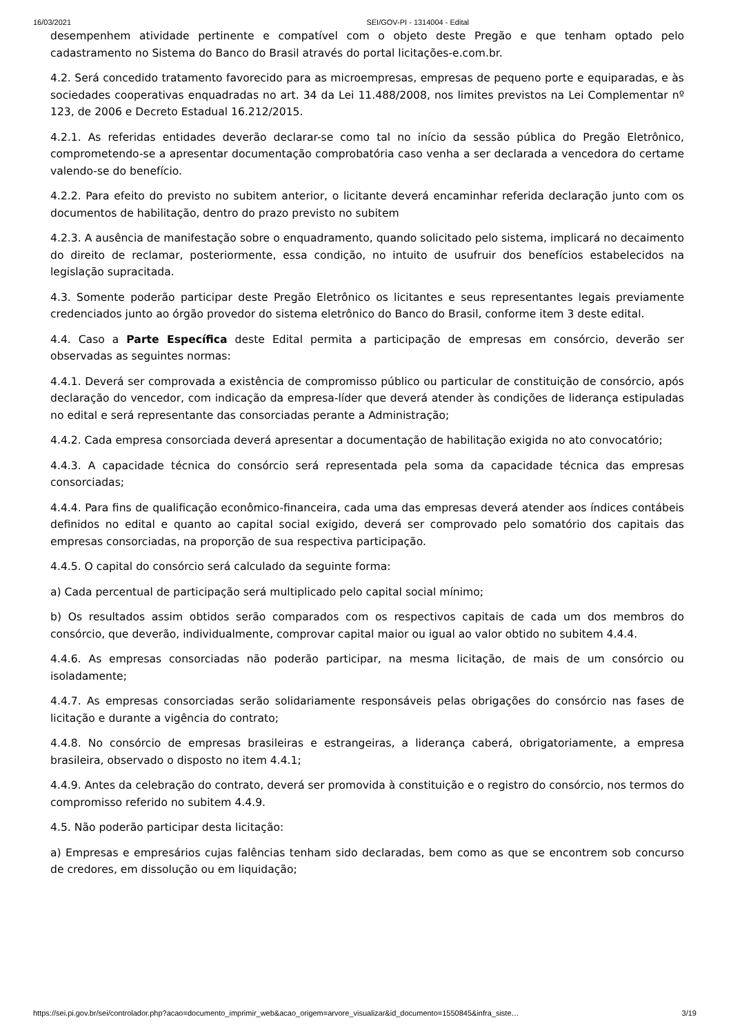16/03/2021 SEI/GOV-PI - 1314004 - Edital
desempenhem atividade pertinente e compatível com o objeto deste Pregão e que tenham optado pelo cadastramento no Sistema do Banco do Brasil através do portal licitações-e.com.br.
4.2. Será concedido tratamento favorecido para as microempresas, empresas de pequeno porte e equiparadas, e às sociedades cooperativas enquadradas no art. 34 da Lei 11.488/2008, nos limites previstos na Lei Complementar nº 123, de 2006 e Decreto Estadual 16.212/2015.
4.2.1. As referidas entidades deverão declarar-se como tal no início da sessão pública do Pregão Eletrônico, comprometendo-se a apresentar documentação comprobatória caso venha a ser declarada a vencedora do certame valendo-se do benefício.
4.2.2. Para efeito do previsto no subitem anterior, o licitante deverá encaminhar referida declaração junto com os documentos de habilitação, dentro do prazo previsto no subitem
4.2.3. A ausência de manifestação sobre o enquadramento, quando solicitado pelo sistema, implicará no decaimento do direito de reclamar, posteriormente, essa condição, no intuito de usufruir dos benefícios estabelecidos na legislação supracitada.
4.3. Somente poderão participar deste Pregão Eletrônico os licitantes e seus representantes legais previamente credenciados junto ao órgão provedor do sistema eletrônico do Banco do Brasil, conforme item 3 deste edital.
4.4. Caso a Parte Específica deste Edital permita a participação de empresas em consórcio, deverão ser observadas as seguintes normas:
4.4.1. Deverá ser comprovada a existência de compromisso público ou particular de constituição de consórcio, após declaração do vencedor, com indicação da empresa-líder que deverá atender às condições de liderança estipuladas no edital e será representante das consorciadas perante a Administração;
4.4.2. Cada empresa consorciada deverá apresentar a documentação de habilitação exigida no ato convocatório;
4.4.3. A capacidade técnica do consórcio será representada pela soma da capacidade técnica das empresas consorciadas;
4.4.4. Para fins de qualificação econômico-financeira, cada uma das empresas deverá atender aos índices contábeis definidos no edital e quanto ao capital social exigido, deverá ser comprovado pelo somatório dos capitais das empresas consorciadas, na proporção de sua respectiva participação.
4.4.5. O capital do consórcio será calculado da seguinte forma:
a) Cada percentual de participação será multiplicado pelo capital social mínimo;
b) Os resultados assim obtidos serão comparados com os respectivos capitais de cada um dos membros do consórcio, que deverão, individualmente, comprovar capital maior ou igual ao valor obtido no subitem 4.4.4.
4.4.6. As empresas consorciadas não poderão participar, na mesma licitação, de mais de um consórcio ou isoladamente;
4.4.7. As empresas consorciadas serão solidariamente responsáveis pelas obrigações do consórcio nas fases de licitação e durante a vigência do contrato;
4.4.8. No consórcio de empresas brasileiras e estrangeiras, a liderança caberá, obrigatoriamente, a empresa brasileira, observado o disposto no item 4.4.1;
4.4.9. Antes da celebração do contrato, deverá ser promovida à constituição e o registro do consórcio, nos termos do compromisso referido no subitem 4.4.9.
4.5. Não poderão participar desta licitação:
a) Empresas e empresários cujas falências tenham sido declaradas, bem como as que se encontrem sob concurso de credores, em dissolução ou em liquidação;
https://sei.pi.gov.br/sei/controlador.php?acao=documento_imprimir_web&acao_origem=arvore_visualizar&id_documento=1550845&infra_siste… 3/19